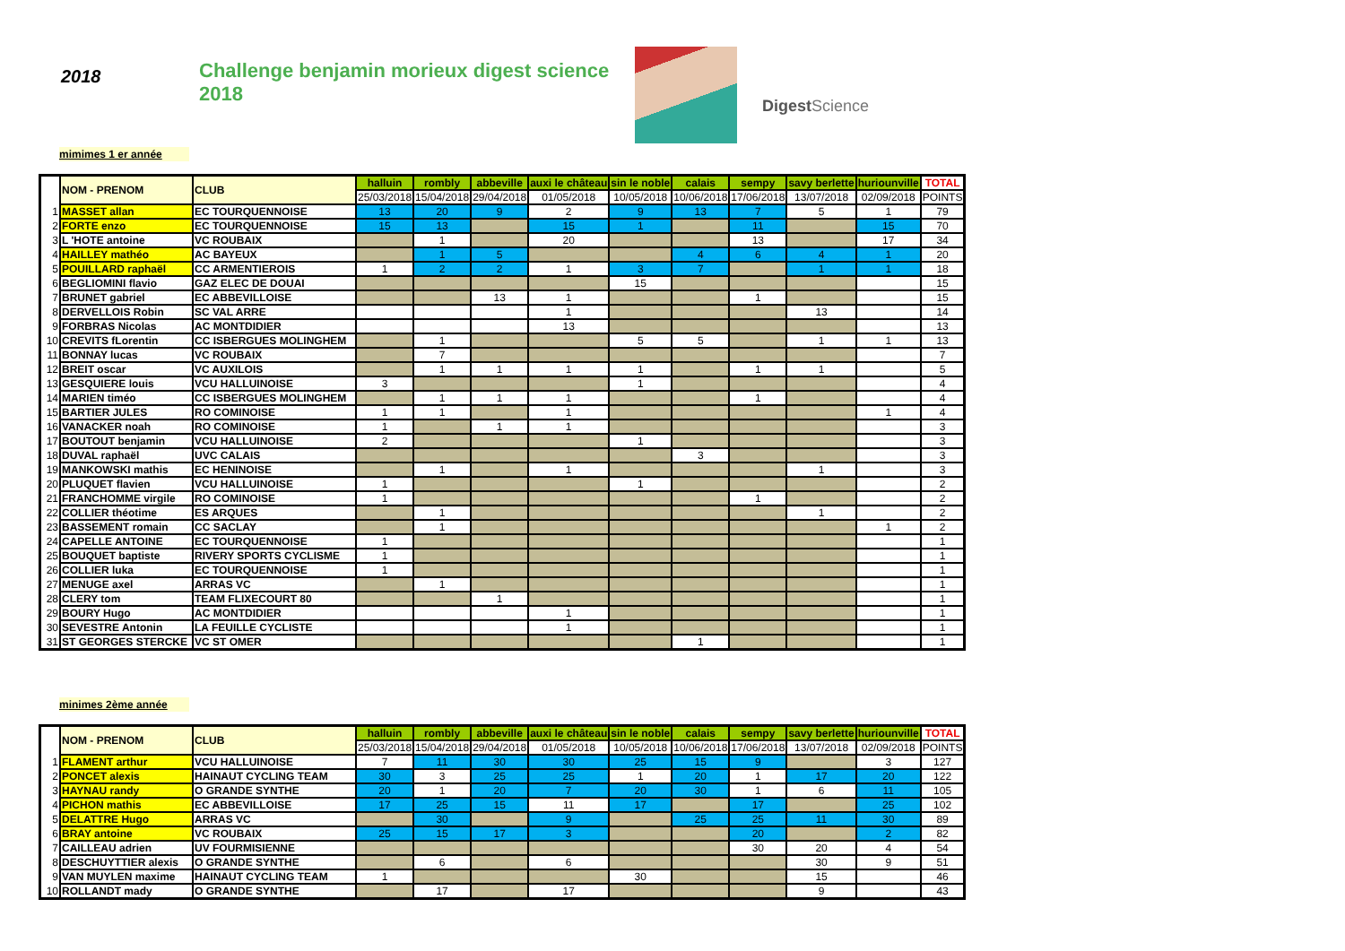2018
Challenge benjamin morieux digest science 2018
DigestScience
mimimes 1 er année
| | NOM - PRENOM | CLUB | halluin | rombly | abbeville | auxi le château | sin le noble | calais | sempy | savy berlette | huriounville | TOTAL |
| | | | 25/03/2018 | 15/04/2018 | 29/04/2018 | 01/05/2018 | 10/05/2018 | 10/06/2018 | 17/06/2018 | 13/07/2018 | 02/09/2018 | POINTS |
| 1 | MASSET allan | EC TOURQUENNOISE | 13 | 20 | 9 | 2 | 9 | 13 | 7 | 5 | 1 | 79 |
| 2 | FORTE enzo | EC TOURQUENNOISE | 15 | 13 | | 15 | 1 | | 11 | | 15 | 70 |
| 3 | L 'HOTE antoine | VC ROUBAIX | | 1 | | 20 | | | 13 | | 17 | 34 |
| 4 | HAILLEY mathéo | AC BAYEUX | | 1 | 5 | | | 4 | 6 | 4 | 1 | 20 |
| 5 | POUILLARD raphaël | CC ARMENTIEROIS | 1 | 2 | 2 | 1 | 3 | 7 | | 1 | 1 | 18 |
| 6 | BEGLIOMINI flavio | GAZ ELEC DE DOUAI | | | | | 15 | | | | | 15 |
| 7 | BRUNET gabriel | EC ABBEVILLOISE | | | 13 | 1 | | | 1 | | | 15 |
| 8 | DERVELLOIS Robin | SC VAL ARRE | | | | 1 | | | | 13 | | 14 |
| 9 | FORBRAS Nicolas | AC MONTDIDIER | | | | 13 | | | | | | 13 |
| 10 | CREVITS fLorentin | CC ISBERGUES MOLINGHEM | | 1 | | | 5 | 5 | | 1 | 1 | 13 |
| 11 | BONNAY lucas | VC ROUBAIX | | 7 | | | | | | | | 7 |
| 12 | BREIT oscar | VC AUXILOIS | | 1 | 1 | 1 | 1 | | 1 | 1 | | 5 |
| 13 | GESQUIERE louis | VCU HALLUINOISE | 3 | | | | 1 | | | | | 4 |
| 14 | MARIEN timéo | CC ISBERGUES MOLINGHEM | | 1 | 1 | 1 | | | 1 | | | 4 |
| 15 | BARTIER JULES | RO COMINOISE | 1 | 1 | | 1 | | | | | 1 | 4 |
| 16 | VANACKER noah | RO COMINOISE | 1 | | 1 | 1 | | | | | | 3 |
| 17 | BOUTOUT benjamin | VCU HALLUINOISE | 2 | | | | 1 | | | | | 3 |
| 18 | DUVAL raphaël | UVC CALAIS | | | | | | 3 | | | | 3 |
| 19 | MANKOWSKI mathis | EC HENINOISE | | 1 | | 1 | | | | 1 | | 3 |
| 20 | PLUQUET flavien | VCU HALLUINOISE | 1 | | | | 1 | | | | | 2 |
| 21 | FRANCHOMME virgile | RO COMINOISE | 1 | | | | | | 1 | | | 2 |
| 22 | COLLIER théotime | ES ARQUES | | 1 | | | | | | 1 | | 2 |
| 23 | BASSEMENT romain | CC SACLAY | | 1 | | | | | | | 1 | 2 |
| 24 | CAPELLE ANTOINE | EC TOURQUENNOISE | 1 | | | | | | | | | 1 |
| 25 | BOUQUET baptiste | RIVERY SPORTS CYCLISME | 1 | | | | | | | | | 1 |
| 26 | COLLIER luka | EC TOURQUENNOISE | 1 | | | | | | | | | 1 |
| 27 | MENUGE axel | ARRAS VC | | 1 | | | | | | | | 1 |
| 28 | CLERY tom | TEAM FLIXECOURT 80 | | | 1 | | | | | | | 1 |
| 29 | BOURY Hugo | AC MONTDIDIER | | | | 1 | | | | | | 1 |
| 30 | SEVESTRE Antonin | LA FEUILLE CYCLISTE | | | | 1 | | | | | | 1 |
| 31 | ST GEORGES STERCKE | VC ST OMER | | | | | | 1 | | | | 1 |
minimes 2ème année
| | NOM - PRENOM | CLUB | halluin | rombly | abbeville | auxi le château | sin le noble | calais | sempy | savy berlette | huriounville | TOTAL |
| | | | 25/03/2018 | 15/04/2018 | 29/04/2018 | 01/05/2018 | 10/05/2018 | 10/06/2018 | 17/06/2018 | 13/07/2018 | 02/09/2018 | POINTS |
| 1 | FLAMENT arthur | VCU HALLUINOISE | 7 | 11 | 30 | 30 | 25 | 15 | 9 | | 3 | 127 |
| 2 | PONCET alexis | HAINAUT CYCLING TEAM | 30 | 3 | 25 | 25 | 1 | 20 | 1 | 17 | 20 | 122 |
| 3 | HAYNAU randy | O GRANDE SYNTHE | 20 | 1 | 20 | 7 | 20 | 30 | 1 | 6 | 11 | 105 |
| 4 | PICHON mathis | EC ABBEVILLOISE | 17 | 25 | 15 | 11 | 17 | | 17 | | 25 | 102 |
| 5 | DELATTRE Hugo | ARRAS VC | | 30 | | 9 | | 25 | 25 | 11 | 30 | 89 |
| 6 | BRAY antoine | VC ROUBAIX | 25 | 15 | 17 | 3 | | | 20 | | 2 | 82 |
| 7 | CAILLEAU adrien | UV FOURMISIENNE | | | | | | | 30 | 20 | 4 | 54 |
| 8 | DESCHUYTTIER alexis | O GRANDE SYNTHE | | 6 | | 6 | | | | 30 | 9 | 51 |
| 9 | VAN MUYLEN maxime | HAINAUT CYCLING TEAM | 1 | | | | 30 | | | 15 | | 46 |
| 10 | ROLLANDT mady | O GRANDE SYNTHE | | 17 | | 17 | | | | 9 | | 43 |